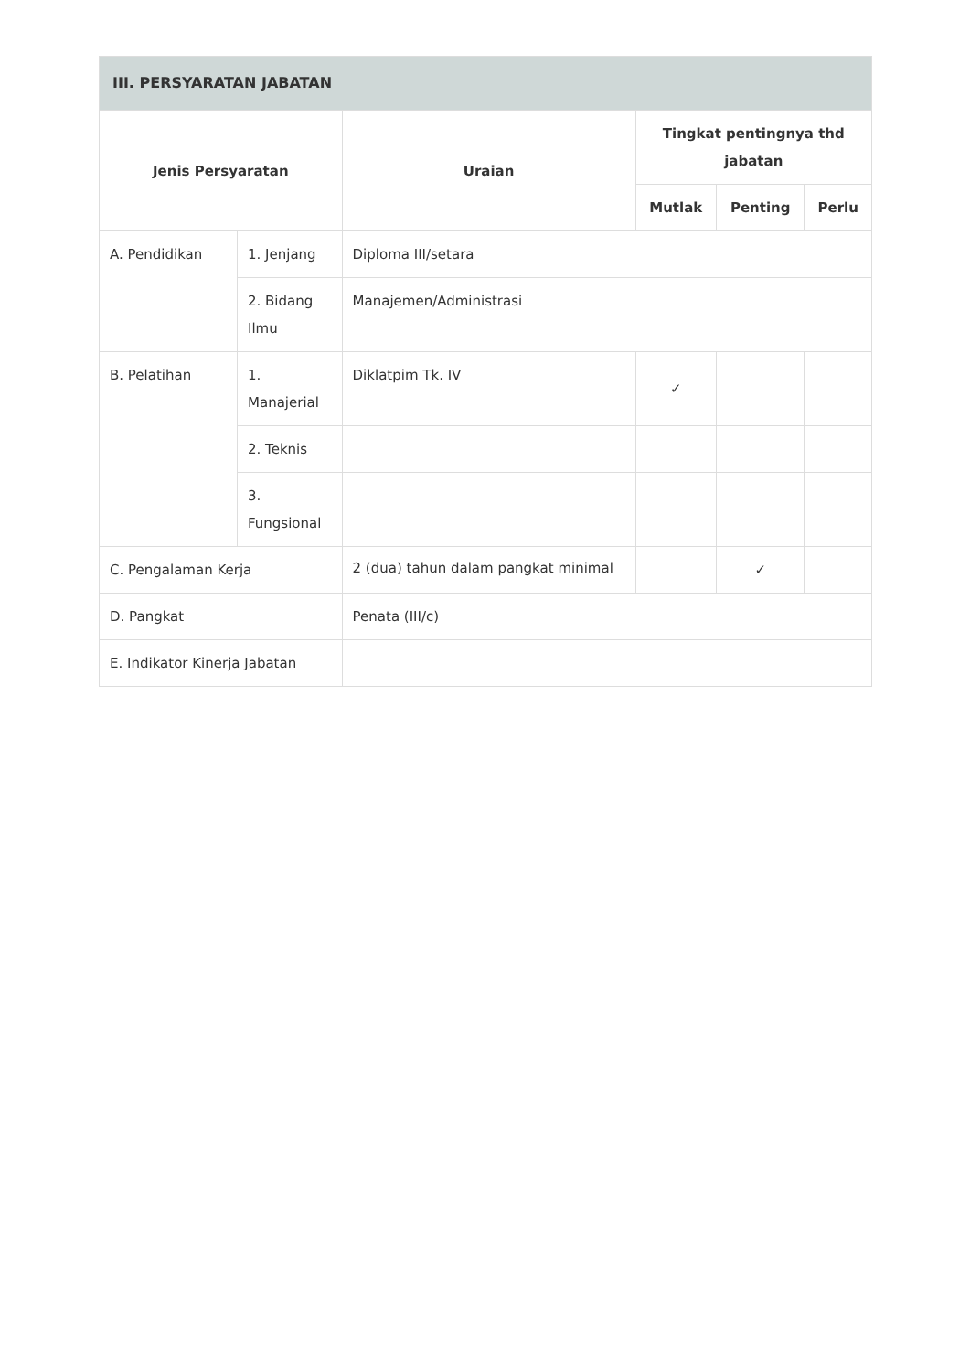| III. PERSYARATAN JABATAN | | | | | |
| --- | --- | --- | --- | --- | --- |
| Jenis Persyaratan | | Uraian | Tingkat pentingnya thd jabatan | | |
| | | | Mutlak | Penting | Perlu |
| A. Pendidikan | 1. Jenjang | Diploma III/setara | | | |
| | 2. Bidang Ilmu | Manajemen/Administrasi | | | |
| B. Pelatihan | 1. Manajerial | Diklatpim Tk. IV | ✓ | | |
| | 2. Teknis | | | | |
| | 3. Fungsional | | | | |
| C. Pengalaman Kerja | | 2 (dua) tahun dalam pangkat minimal | | ✓ | |
| D. Pangkat | | Penata (III/c) | | | |
| E. Indikator Kinerja Jabatan | | | | | |